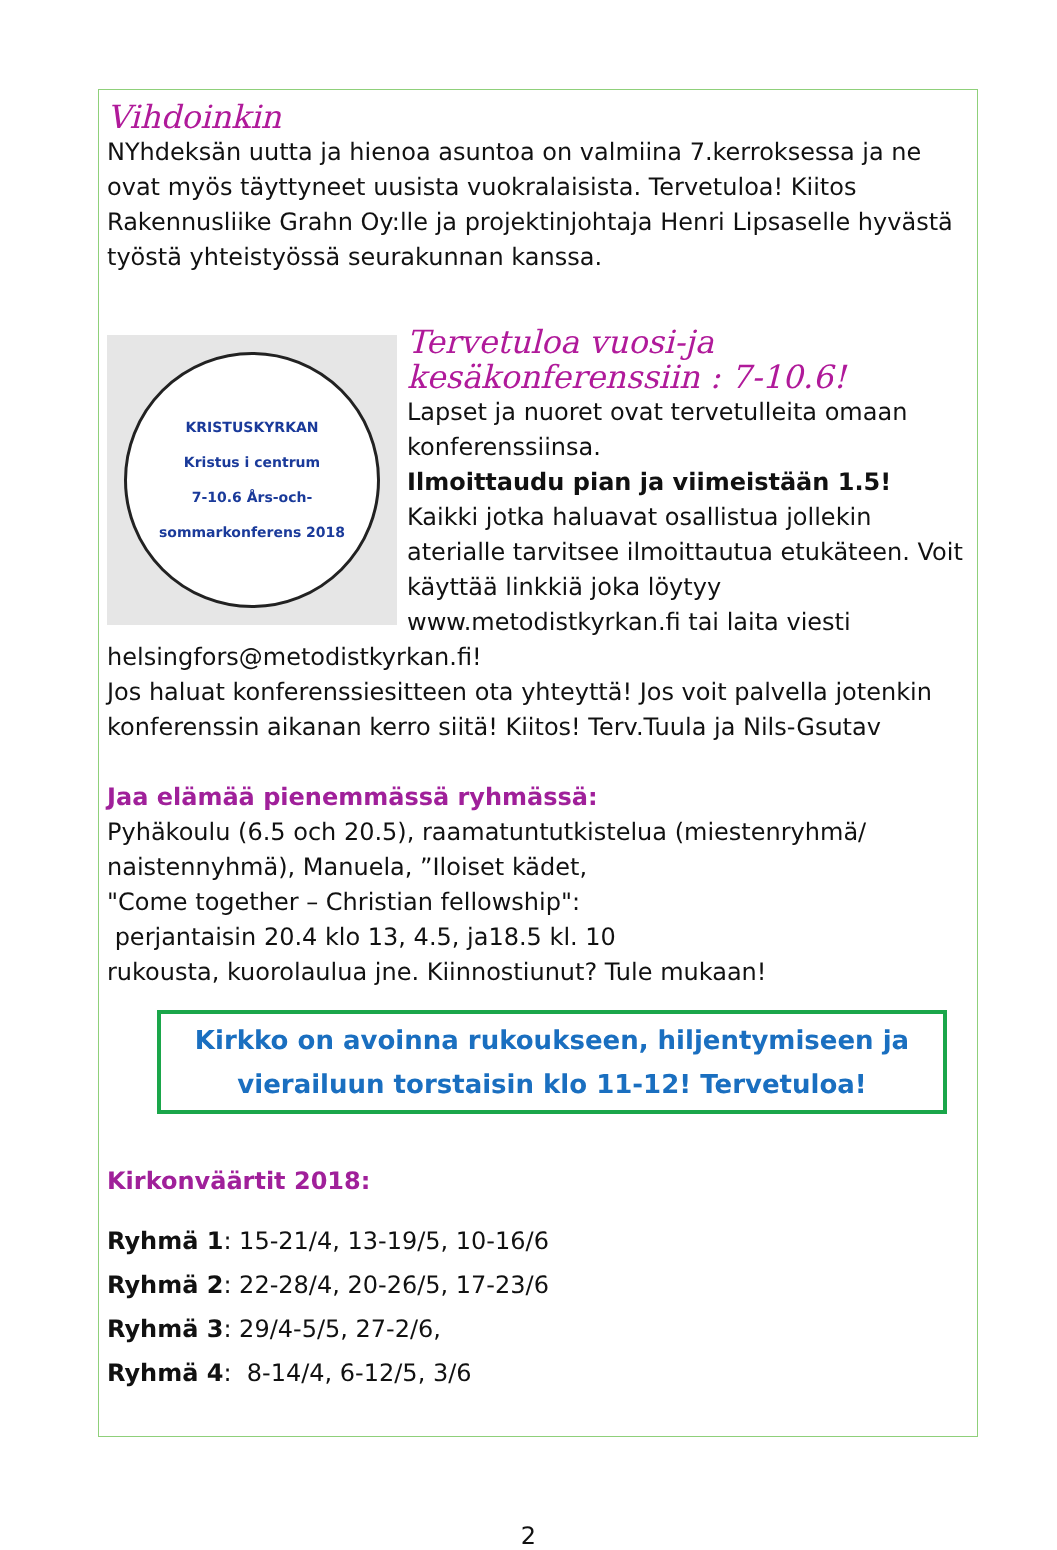Vihdoinkin
NYhdeksän uutta ja hienoa asuntoa on valmiina 7.kerroksessa ja ne ovat myös täyttyneet uusista vuokralaisista. Tervetuloa! Kiitos Rakennusliike Grahn Oy:lle ja projektinjohtaja Henri Lipsaselle hyvästä työstä yhteistyössä seurakunnan kanssa.
KRISTUSKYRKAN
Kristus i centrum
7-10.6 Års-och-sommarkonferens 2018
Tervetuloa vuosi-ja kesäkonferenssiin : 7-10.6!
Lapset ja nuoret ovat tervetulleita omaan konferenssiinsa.
Ilmoittaudu pian ja viimeistään 1.5!
Kaikki jotka haluavat osallistua jollekin aterialle tarvitsee ilmoittautua etukäteen. Voit käyttää linkkiä joka löytyy www.metodistkyrkan.fi tai laita viesti helsingfors@metodistkyrkan.fi!
Jos haluat konferenssiesitteen ota yhteyttä! Jos voit palvella jotenkin konferenssin aikanan kerro siitä! Kiitos! Terv.Tuula ja Nils-Gsutav
Jaa elämää pienemmässä ryhmässä:
Pyhäkoulu (6.5 och 20.5), raamatuntutkistelua (miestenryhmä/ naistennyhmä), Manuela, ”Iloiset kädet,
"Come together – Christian fellowship":
perjantaisin 20.4 klo 13, 4.5, ja18.5 kl. 10
rukousta, kuorolaulua jne. Kiinnostiunut? Tule mukaan!
Kirkko on avoinna rukoukseen, hiljentymiseen ja vierailuun torstaisin klo 11-12! Tervetuloa!
Kirkonväärtit 2018:
Ryhmä 1: 15-21/4, 13-19/5, 10-16/6
Ryhmä 2: 22-28/4, 20-26/5, 17-23/6
Ryhmä 3: 29/4-5/5, 27-2/6,
Ryhmä 4: 8-14/4, 6-12/5, 3/6
2